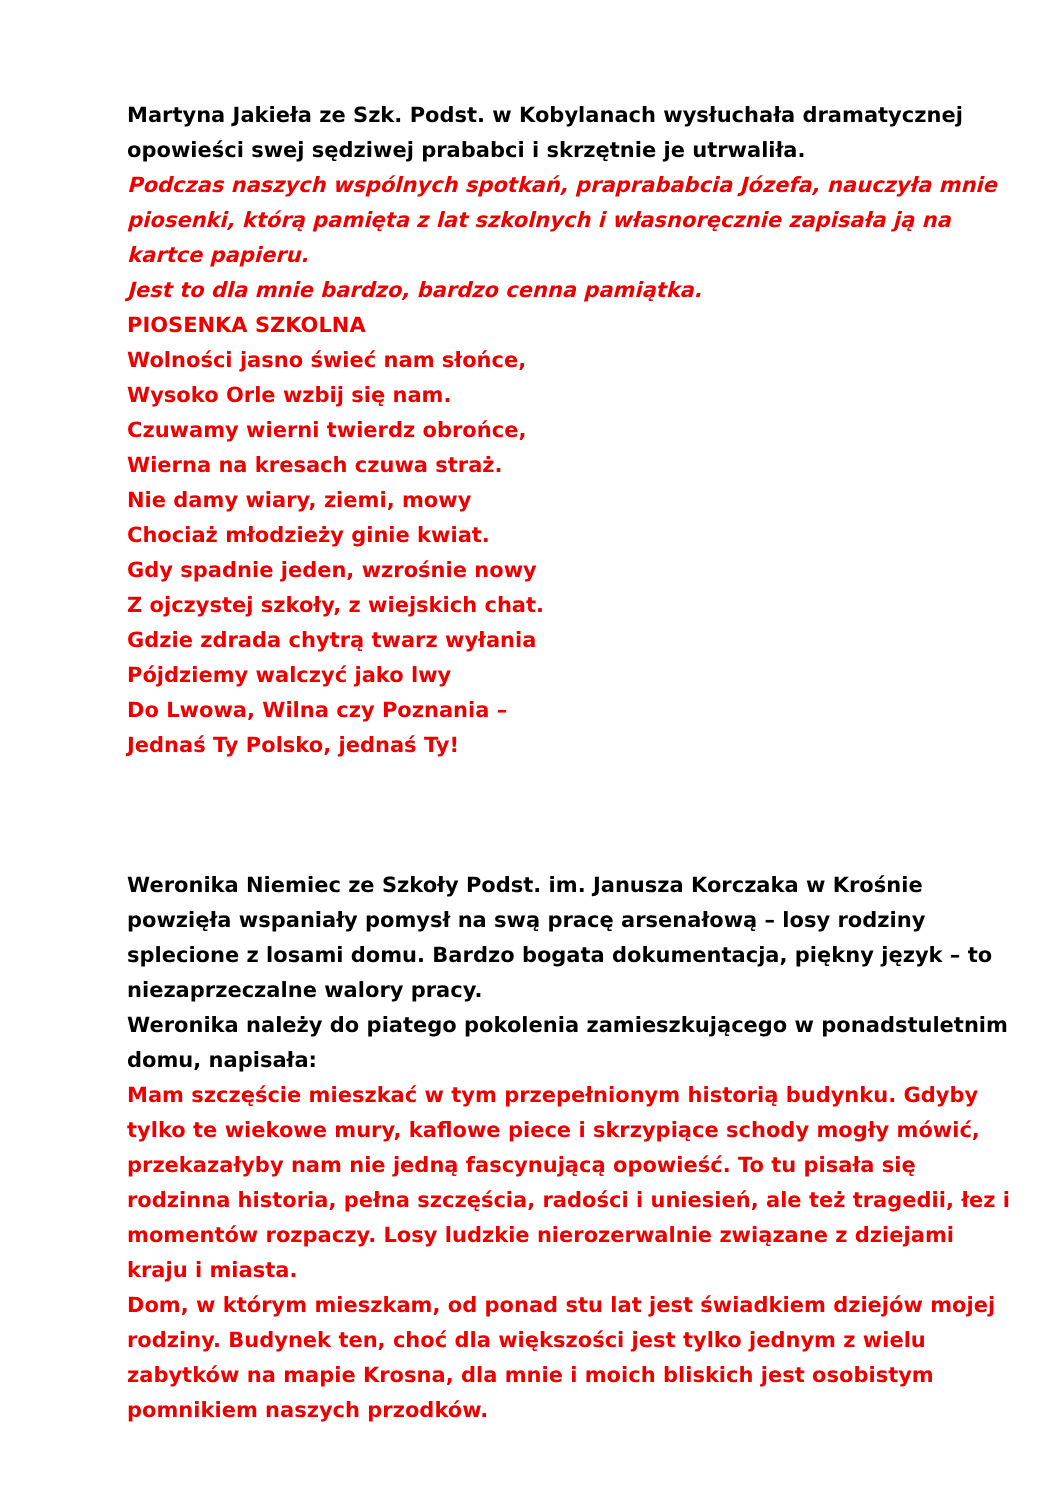Martyna Jakieła ze Szk. Podst. w Kobylanach wysłuchała dramatycznej opowieści swej sędziwej prababci i skrzętnie je utrwaliła.
Podczas naszych wspólnych spotkań, praprababcia Józefa, nauczyła mnie piosenki, którą pamięta z lat szkolnych i własnoręcznie zapisała ją na kartce papieru.
Jest to dla mnie bardzo, bardzo cenna pamiątka.
PIOSENKA SZKOLNA
Wolności jasno świeć nam słońce,
Wysoko Orle wzbij się nam.
Czuwamy wierni twierdz obrońce,
Wierna na kresach czuwa straż.
Nie damy wiary, ziemi, mowy
Chociaż młodzieży ginie kwiat.
Gdy spadnie jeden, wzrośnie nowy
Z ojczystej szkoły, z wiejskich chat.
Gdzie zdrada chytrą twarz wyłania
Pójdziemy walczyć jako lwy
Do Lwowa, Wilna czy Poznania –
Jednaś Ty Polsko, jednaś Ty!
Weronika Niemiec ze Szkoły Podst. im. Janusza Korczaka w Krośnie powzięła wspaniały pomysł na swą pracę arsenałową – losy rodziny splecione z losami domu. Bardzo bogata dokumentacja, piękny język – to niezaprzeczalne walory pracy.
Weronika należy do piatego pokolenia zamieszkującego w ponadstuletnim domu, napisała:
Mam szczęście mieszkać w tym przepełnionym historią budynku. Gdyby tylko te wiekowe mury, kaflowe piece i skrzypiące schody mogły mówić, przekazałyby nam nie jedną fascynującą opowieść. To tu pisała się rodzinna historia, pełna szczęścia, radości i uniesień, ale też tragedii, łez i momentów rozpaczy. Losy ludzkie nierozerwalnie związane z dziejami kraju i miasta.
Dom, w którym mieszkam, od ponad stu lat jest świadkiem dziejów mojej rodziny. Budynek ten, choć dla większości jest tylko jednym z wielu zabytków na mapie Krosna, dla mnie i moich bliskich jest osobistym pomnikiem naszych przodków.